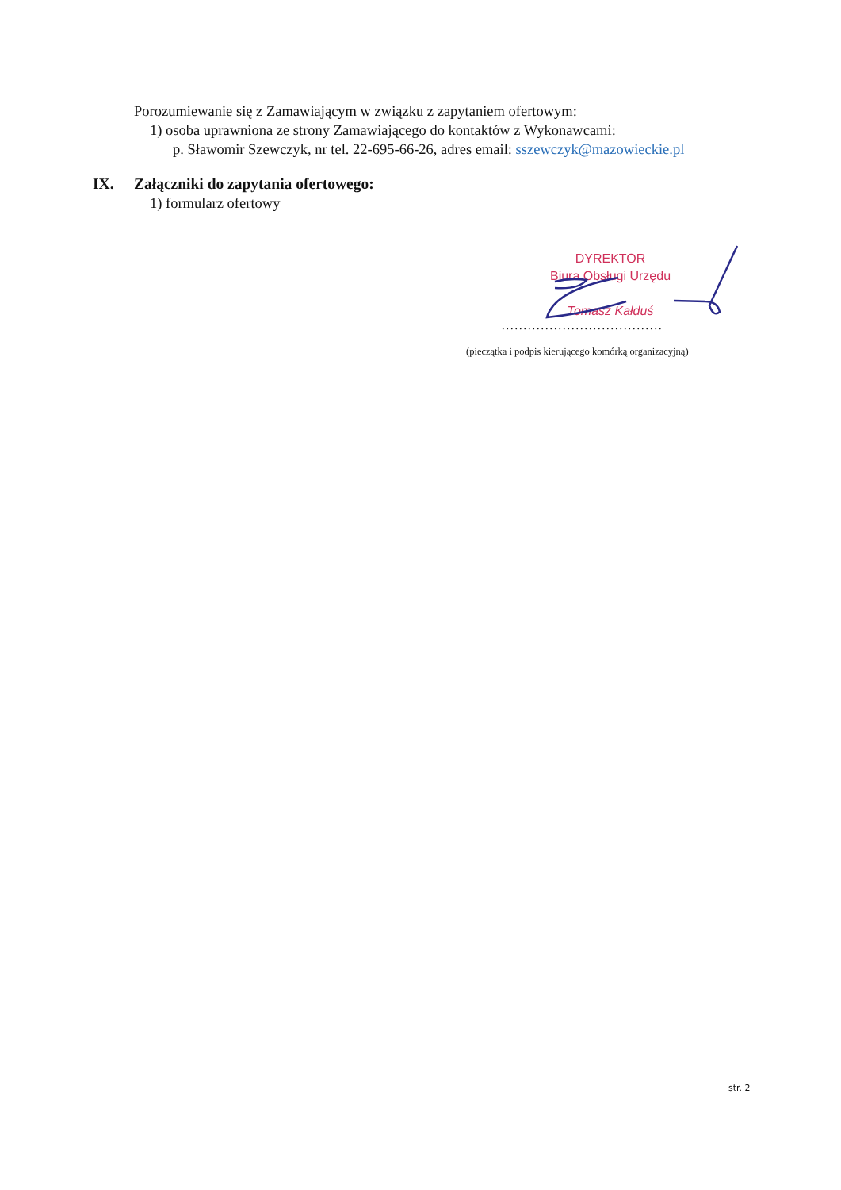Porozumiewanie się z Zamawiającym w związku z zapytaniem ofertowym:
1) osoba uprawniona ze strony Zamawiającego do kontaktów z Wykonawcami:
p. Sławomir Szewczyk, nr tel. 22-695-66-26, adres email: sszewczyk@mazowieckie.pl
IX. Załączniki do zapytania ofertowego:
1) formularz ofertowy
DYREKTOR
Biura Obsługi Urzędu
Tomasz Kałduś
.....................................
(pieczątka i podpis kierującego komórką organizacyjną)
str. 2